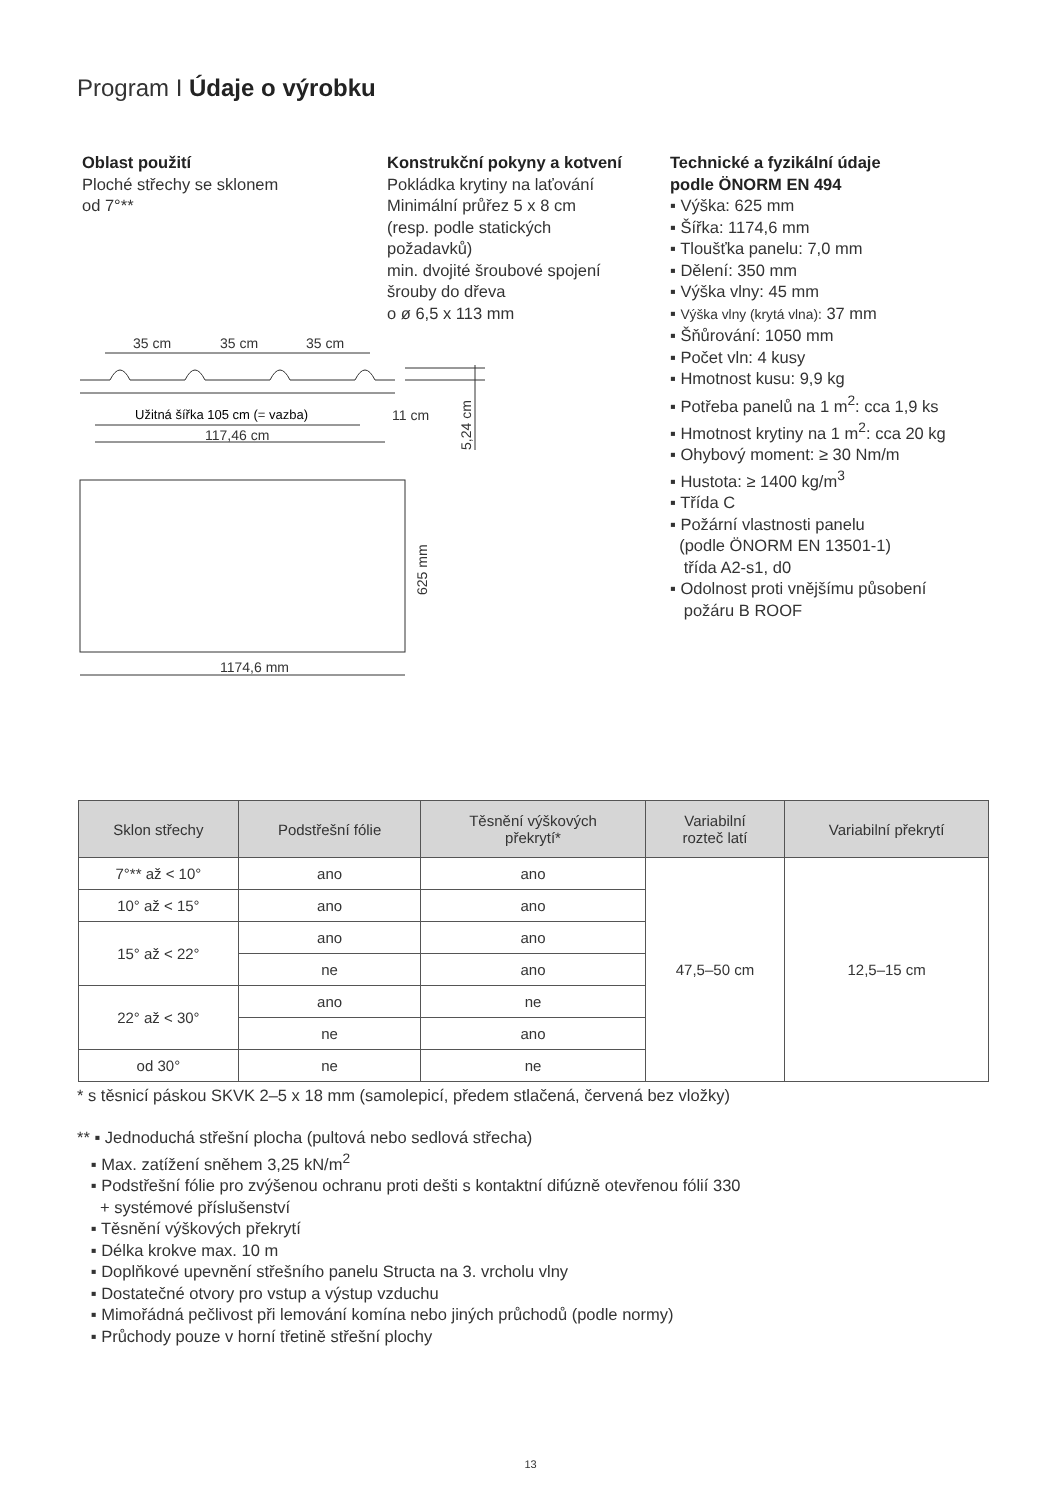Program I Údaje o výrobku
Oblast použití
Ploché střechy se sklonem
od 7°**
Konstrukční pokyny a kotvení
Pokládka krytiny na laťování
Minimální průřez 5 x 8 cm
(resp. podle statických
požadavků)
min. dvojité šroubové spojení
šrouby do dřeva
o ø 6,5 x 113 mm
Technické a fyzikální údaje
podle ÖNORM EN 494
▪ Výška: 625 mm
▪ Šířka: 1174,6 mm
▪ Tloušťka panelu: 7,0 mm
▪ Dělení: 350 mm
▪ Výška vlny: 45 mm
▪ Výška vlny (krytá vlna): 37 mm
▪ Šňůrování: 1050 mm
▪ Počet vln: 4 kusy
▪ Hmotnost kusu: 9,9 kg
▪ Potřeba panelů na 1 m<sup>2</sup>: cca 1,9 ks
▪ Hmotnost krytiny na 1 m<sup>2</sup>: cca 20 kg
▪ Ohybový moment: ≥ 30 Nm/m
▪ Hustota: ≥ 1400 kg/m<sup>3</sup>
▪ Třída C
▪ Požární vlastnosti panelu
(podle ÖNORM EN 13501-1)
třída A2-s1, d0
▪ Odolnost proti vnějšímu působení
požáru B ROOF
35 cm
35 cm
35 cm
Užitná šířka 105 cm (= vazba)
11 cm
117,46 cm
5,24 cm
625 mm
1174,6 mm
| Sklon střechy | Podstřešní fólie | Těsnění výškových překrytí* | Variabilní rozteč latí | Variabilní překrytí |
| --- | --- | --- | --- | --- |
| 7°** až < 10° | ano | ano | 47,5–50 cm | 12,5–15 cm |
| 10° až < 15° | ano | ano | | |
| 15° až < 22° | ano | ano | | |
| | ne | ano | | |
| 22° až < 30° | ano | ne | | |
| | ne | ano | | |
| od 30° | ne | ne | | |
* s těsnicí páskou SKVK 2–5 x 18 mm (samolepicí, předem stlačená, červená bez vložky)
** ▪ Jednoduchá střešní plocha (pultová nebo sedlová střecha)
▪ Max. zatížení sněhem 3,25 kN/m<sup>2</sup>
▪ Podstřešní fólie pro zvýšenou ochranu proti dešti s kontaktní difúzně otevřenou fólií 330
+ systémové příslušenství
▪ Těsnění výškových překrytí
▪ Délka krokve max. 10 m
▪ Doplňkové upevnění střešního panelu Structa na 3. vrcholu vlny
▪ Dostatečné otvory pro vstup a výstup vzduchu
▪ Mimořádná pečlivost při lemování komína nebo jiných průchodů (podle normy)
▪ Průchody pouze v horní třetině střešní plochy
13